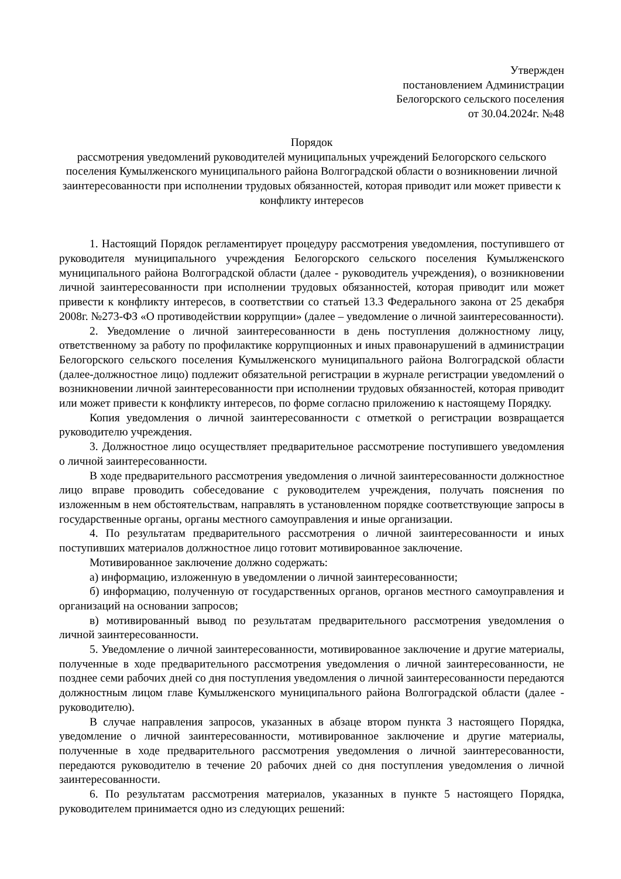Утвержден
постановлением Администрации
Белогорского сельского поселения
от 30.04.2024г. №48
Порядок
рассмотрения уведомлений руководителей муниципальных учреждений Белогорского сельского поселения Кумылженского муниципального района Волгоградской области о возникновении личной заинтересованности при исполнении трудовых обязанностей, которая приводит или может привести к конфликту интересов
1. Настоящий Порядок регламентирует процедуру рассмотрения уведомления, поступившего от руководителя муниципального учреждения Белогорского сельского поселения Кумылженского муниципального района Волгоградской области (далее - руководитель учреждения), о возникновении личной заинтересованности при исполнении трудовых обязанностей, которая приводит или может привести к конфликту интересов, в соответствии со статьей 13.3 Федерального закона от 25 декабря 2008г. №273-ФЗ «О противодействии коррупции» (далее – уведомление о личной заинтересованности).
2. Уведомление о личной заинтересованности в день поступления должностному лицу, ответственному за работу по профилактике коррупционных и иных правонарушений в администрации Белогорского сельского поселения Кумылженского муниципального района Волгоградской области (далее-должностное лицо) подлежит обязательной регистрации в журнале регистрации уведомлений о возникновении личной заинтересованности при исполнении трудовых обязанностей, которая приводит или может привести к конфликту интересов, по форме согласно приложению к настоящему Порядку.
Копия уведомления о личной заинтересованности с отметкой о регистрации возвращается руководителю учреждения.
3. Должностное лицо осуществляет предварительное рассмотрение поступившего уведомления о личной заинтересованности.
В ходе предварительного рассмотрения уведомления о личной заинтересованности должностное лицо вправе проводить собеседование с руководителем учреждения, получать пояснения по изложенным в нем обстоятельствам, направлять в установленном порядке соответствующие запросы в государственные органы, органы местного самоуправления и иные организации.
4. По результатам предварительного рассмотрения о личной заинтересованности и иных поступивших материалов должностное лицо готовит мотивированное заключение.
Мотивированное заключение должно содержать:
а) информацию, изложенную в уведомлении о личной заинтересованности;
б) информацию, полученную от государственных органов, органов местного самоуправления и организаций на основании запросов;
в) мотивированный вывод по результатам предварительного рассмотрения уведомления о личной заинтересованности.
5. Уведомление о личной заинтересованности, мотивированное заключение и другие материалы, полученные в ходе предварительного рассмотрения уведомления о личной заинтересованности, не позднее семи рабочих дней со дня поступления уведомления о личной заинтересованности передаются должностным лицом главе Кумылженского муниципального района Волгоградской области (далее - руководителю).
В случае направления запросов, указанных в абзаце втором пункта 3 настоящего Порядка, уведомление о личной заинтересованности, мотивированное заключение и другие материалы, полученные в ходе предварительного рассмотрения уведомления о личной заинтересованности, передаются руководителю в течение 20 рабочих дней со дня поступления уведомления о личной заинтересованности.
6. По результатам рассмотрения материалов, указанных в пункте 5 настоящего Порядка, руководителем принимается одно из следующих решений: